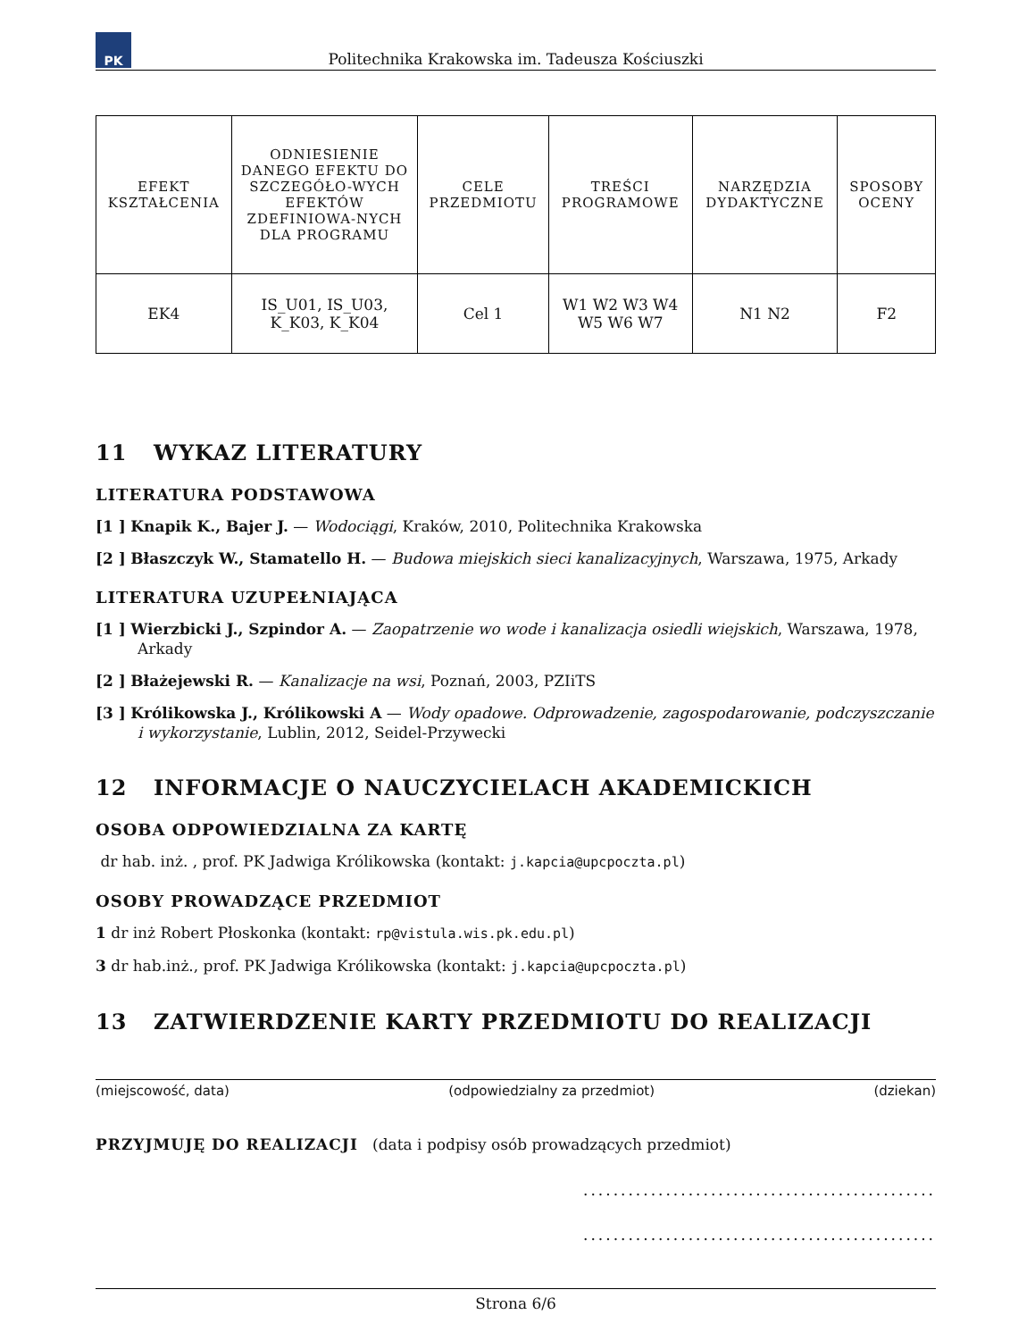PK
Politechnika Krakowska im. Tadeusza Kościuszki
| EFEKT KSZTAŁCENIA | ODNIESIENIE DANEGO EFEKTU DO SZCZEGÓŁO-WYCH EFEKTÓW ZDEFINIOWA-NYCH DLA PROGRAMU | CELE PRZEDMIOTU | TREŚCI PROGRAMOWE | NARZĘDZIA DYDAKTYCZNE | SPOSOBY OCENY |
| --- | --- | --- | --- | --- | --- |
| EK4 | IS_U01, IS_U03, K_K03, K_K04 | Cel 1 | W1 W2 W3 W4 W5 W6 W7 | N1 N2 | F2 |
11 WYKAZ LITERATURY
LITERATURA PODSTAWOWA
[1 ] Knapik K., Bajer J. — Wodociągi, Kraków, 2010, Politechnika Krakowska
[2 ] Błaszczyk W., Stamatello H. — Budowa miejskich sieci kanalizacyjnych, Warszawa, 1975, Arkady
LITERATURA UZUPEŁNIAJĄCA
[1 ] Wierzbicki J., Szpindor A. — Zaopatrzenie wo wode i kanalizacja osiedli wiejskich, Warszawa, 1978, Arkady
[2 ] Błażejewski R. — Kanalizacje na wsi, Poznań, 2003, PZIiTS
[3 ] Królikowska J., Królikowski A — Wody opadowe. Odprowadzenie, zagospodarowanie, podczyszczanie i wykorzystanie, Lublin, 2012, Seidel-Przywecki
12 INFORMACJE O NAUCZYCIELACH AKADEMICKICH
OSOBA ODPOWIEDZIALNA ZA KARTĘ
dr hab. inż. , prof. PK Jadwiga Królikowska (kontakt: j.kapcia@upcpoczta.pl)
OSOBY PROWADZĄCE PRZEDMIOT
1 dr inż Robert Płoskonka (kontakt: rp@vistula.wis.pk.edu.pl)
3 dr hab.inż., prof. PK Jadwiga Królikowska (kontakt: j.kapcia@upcpoczta.pl)
13 ZATWIERDZENIE KARTY PRZEDMIOTU DO REALIZACJI
(miejscowość, data) (odpowiedzialny za przedmiot) (dziekan)
PRZYJMUJĘ DO REALIZACJI (data i podpisy osób prowadzących przedmiot)
...............................................
...............................................
Strona 6/6